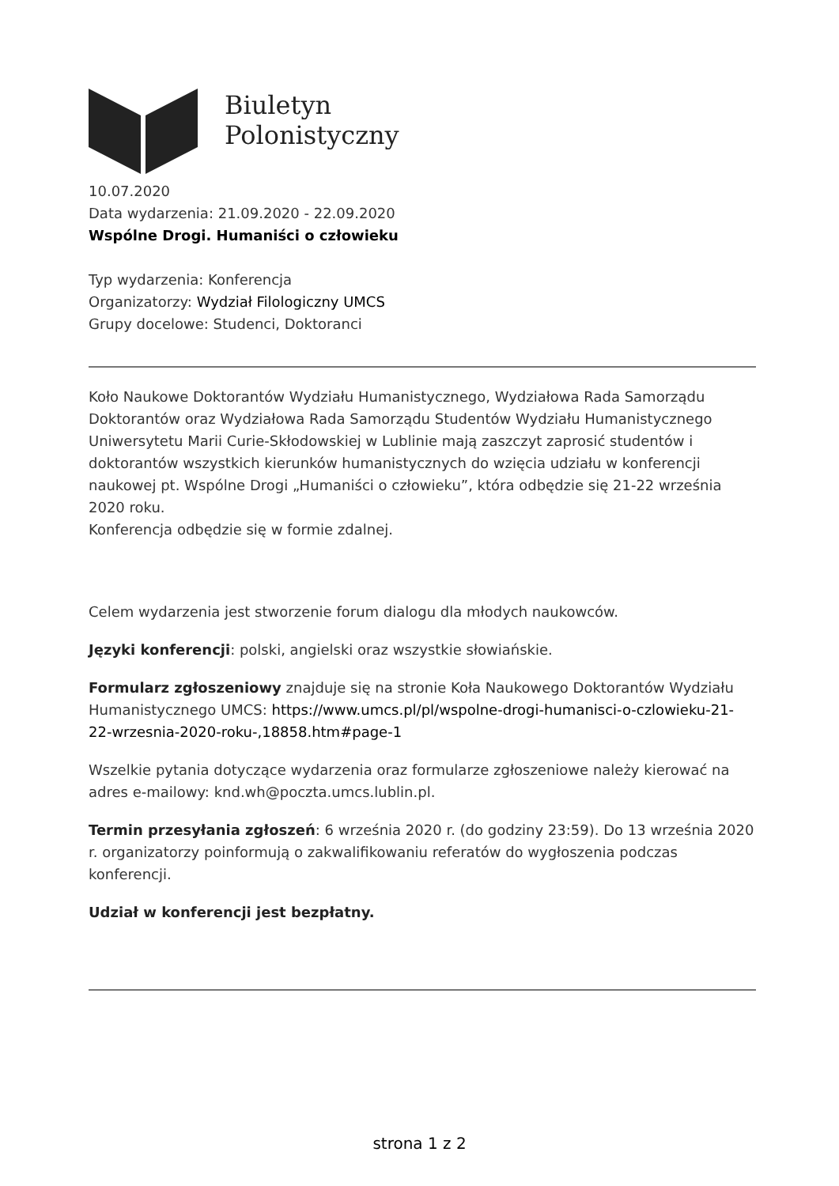Biuletyn
Polonistyczny
10.07.2020
Data wydarzenia: 21.09.2020 - 22.09.2020
Wspólne Drogi. Humaniści o człowieku
Typ wydarzenia: Konferencja
Organizatorzy: Wydział Filologiczny UMCS
Grupy docelowe: Studenci, Doktoranci
Koło Naukowe Doktorantów Wydziału Humanistycznego, Wydziałowa Rada Samorządu Doktorantów oraz Wydziałowa Rada Samorządu Studentów Wydziału Humanistycznego Uniwersytetu Marii Curie-Skłodowskiej w Lublinie mają zaszczyt zaprosić studentów i doktorantów wszystkich kierunków humanistycznych do wzięcia udziału w konferencji naukowej pt. Wspólne Drogi „Humaniści o człowieku”, która odbędzie się 21-22 września 2020 roku.
Konferencja odbędzie się w formie zdalnej.
Celem wydarzenia jest stworzenie forum dialogu dla młodych naukowców.
Języki konferencji: polski, angielski oraz wszystkie słowiańskie.
Formularz zgłoszeniowy znajduje się na stronie Koła Naukowego Doktorantów Wydziału Humanistycznego UMCS: https://www.umcs.pl/pl/wspolne-drogi-humanisci-o-czlowieku-21-22-wrzesnia-2020-roku-,18858.htm#page-1
Wszelkie pytania dotyczące wydarzenia oraz formularze zgłoszeniowe należy kierować na adres e-mailowy: knd.wh@poczta.umcs.lublin.pl.
Termin przesyłania zgłoszeń: 6 września 2020 r. (do godziny 23:59). Do 13 września 2020 r. organizatorzy poinformują o zakwalifikowaniu referatów do wygłoszenia podczas konferencji.
Udział w konferencji jest bezpłatny.
strona 1 z 2